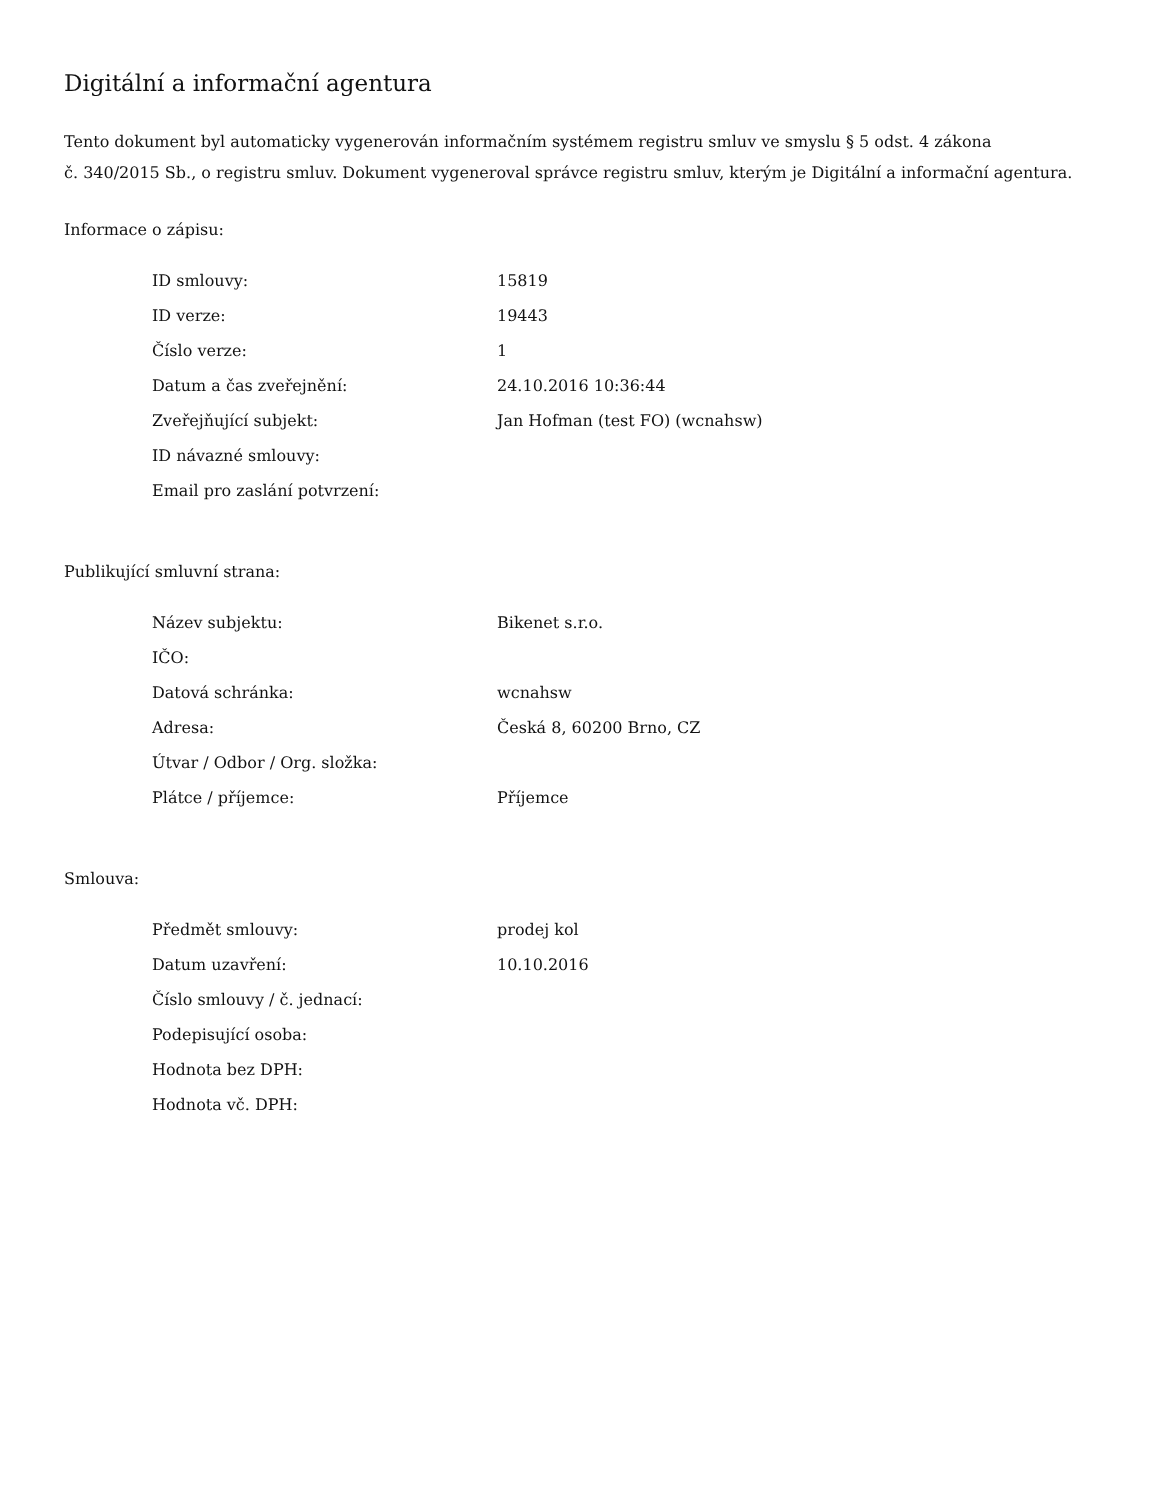Digitální a informační agentura
Tento dokument byl automaticky vygenerován informačním systémem registru smluv ve smyslu § 5 odst. 4 zákona
č. 340/2015 Sb., o registru smluv. Dokument vygeneroval správce registru smluv, kterým je Digitální a informační agentura.
Informace o zápisu:
| ID smlouvy: | 15819 |
| ID verze: | 19443 |
| Číslo verze: | 1 |
| Datum a čas zveřejnění: | 24.10.2016 10:36:44 |
| Zveřejňující subjekt: | Jan Hofman (test FO) (wcnahsw) |
| ID návazné smlouvy: | |
| Email pro zaslání potvrzení: | |
Publikující smluvní strana:
| Název subjektu: | Bikenet s.r.o. |
| IČO: | |
| Datová schránka: | wcnahsw |
| Adresa: | Česká 8, 60200 Brno, CZ |
| Útvar / Odbor / Org. složka: | |
| Plátce / příjemce: | Příjemce |
Smlouva:
| Předmět smlouvy: | prodej kol |
| Datum uzavření: | 10.10.2016 |
| Číslo smlouvy / č. jednací: | |
| Podepisující osoba: | |
| Hodnota bez DPH: | |
| Hodnota vč. DPH: | |